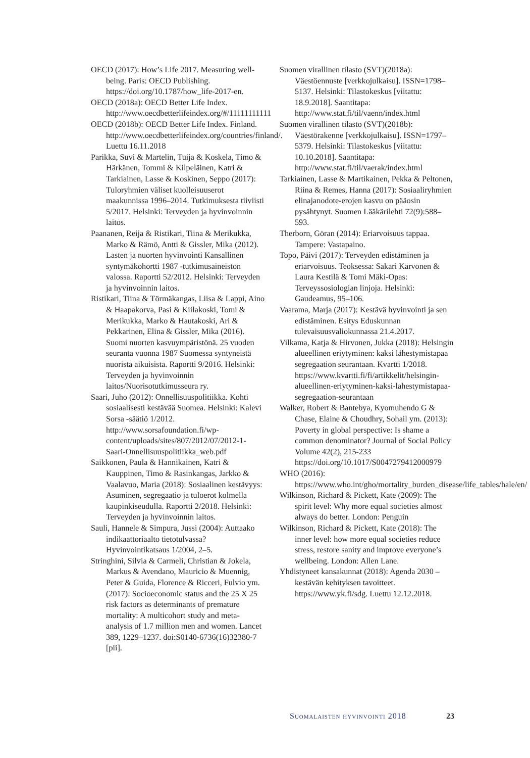OECD (2017): How’s Life 2017. Measuring well-being. Paris: OECD Publishing. https://doi.org/10.1787/how_life-2017-en.
OECD (2018a): OECD Better Life Index. http://www.oecdbetterlifeindex.org/#/11111111111
OECD (2018b): OECD Better Life Index. Finland. http://www.oecdbetterlifeindex.org/countries/finland/. Luettu 16.11.2018
Parikka, Suvi & Martelin, Tuija & Koskela, Timo & Härkänen, Tommi & Kilpeläinen, Katri & Tarkiainen, Lasse & Koskinen, Seppo (2017): Tuloryhmien väliset kuolleisuuserot maakunnissa 1996–2014. Tutkimuksesta tiiviisti 5/2017. Helsinki: Terveyden ja hyvinvoinnin laitos.
Paananen, Reija & Ristikari, Tiina & Merikukka, Marko & Rämö, Antti & Gissler, Mika (2012). Lasten ja nuorten hyvinvointi Kansallinen syntymäkohortti 1987 -tutkimusaineiston valossa. Raportti 52/2012. Helsinki: Terveyden ja hyvinvoinnin laitos.
Ristikari, Tiina & Törmäkangas, Liisa & Lappi, Aino & Haapakorva, Pasi & Kiilakoski, Tomi & Merikukka, Marko & Hautakoski, Ari & Pekkarinen, Elina & Gissler, Mika (2016). Suomi nuorten kasvuympäristönä. 25 vuoden seuranta vuonna 1987 Suomessa syntyneistä nuorista aikuisista. Raportti 9/2016. Helsinki: Terveyden ja hyvinvoinnin laitos/Nuorisotutkimusseura ry.
Saari, Juho (2012): Onnellisuuspolitiikka. Kohti sosiaalisesti kestävää Suomea. Helsinki: Kalevi Sorsa -säätiö 1/2012. http://www.sorsafoundation.fi/wp-content/uploads/sites/807/2012/07/2012-1-Saari-Onnellisuuspolitiikka_web.pdf
Saikkonen, Paula & Hannikainen, Katri & Kauppinen, Timo & Rasinkangas, Jarkko & Vaalavuo, Maria (2018): Sosiaalinen kestävyys: Asuminen, segregaatio ja tuloerot kolmella kaupinkiseudulla. Raportti 2/2018. Helsinki: Terveyden ja hyvinvoinnin laitos.
Sauli, Hannele & Simpura, Jussi (2004): Auttaako indikaattoriaalto tietotulvassa? Hyvinvointikatsaus 1/2004, 2–5.
Stringhini, Silvia & Carmeli, Christian & Jokela, Markus & Avendano, Mauricio & Muennig, Peter & Guida, Florence & Ricceri, Fulvio ym. (2017): Socioeconomic status and the 25 X 25 risk factors as determinants of premature mortality: A multicohort study and meta-analysis of 1.7 million men and women. Lancet 389, 1229–1237. doi:S0140-6736(16)32380-7 [pii].
Suomen virallinen tilasto (SVT)(2018a): Väestöennuste [verkkojulkaisu]. ISSN=1798–5137. Helsinki: Tilastokeskus [viitattu: 18.9.2018]. Saantitapa: http://www.stat.fi/til/vaenn/index.html
Suomen virallinen tilasto (SVT)(2018b): Väestörakenne [verkkojulkaisu]. ISSN=1797–5379. Helsinki: Tilastokeskus [viitattu: 10.10.2018]. Saantitapa: http://www.stat.fi/til/vaerak/index.html
Tarkiainen, Lasse & Martikainen, Pekka & Peltonen, Riina & Remes, Hanna (2017): Sosiaaliryhmien elinajanodote-erojen kasvu on pääosin pysähtynyt. Suomen Lääkärilehti 72(9):588–593.
Therborn, Göran (2014): Eriarvoisuus tappaa. Tampere: Vastapaino.
Topo, Päivi (2017): Terveyden edistäminen ja eriarvoisuus. Teoksessa: Sakari Karvonen & Laura Kestilä & Tomi Mäki-Opas: Terveyssosiologian linjoja. Helsinki: Gaudeamus, 95–106.
Vaarama, Marja (2017): Kestävä hyvinvointi ja sen edistäminen. Esitys Eduskunnan tulevaisuusvaliokunnassa 21.4.2017.
Vilkama, Katja & Hirvonen, Jukka (2018): Helsingin alueellinen eriytyminen: kaksi lähestymistapaa segregaation seurantaan. Kvartti 1/2018. https://www.kvartti.fi/fi/artikkelit/helsingin-alueellinen-eriytyminen-kaksi-lahestymistapaa-segregaation-seurantaan
Walker, Robert & Bantebya, Kyomuhendo G & Chase, Elaine & Choudhry, Sohail ym. (2013): Poverty in global perspective: Is shame a common denominator? Journal of Social Policy Volume 42(2), 215-233 https://doi.org/10.1017/S0047279412000979
WHO (2016): https://www.who.int/gho/mortality_burden_disease/life_tables/hale/en/
Wilkinson, Richard & Pickett, Kate (2009): The spirit level: Why more equal societies almost always do better. London: Penguin
Wilkinson, Richard & Pickett, Kate (2018): The inner level: how more equal societies reduce stress, restore sanity and improve everyone’s wellbeing. London: Allen Lane.
Yhdistyneet kansakunnat (2018): Agenda 2030 – kestävän kehityksen tavoitteet. https://www.yk.fi/sdg. Luettu 12.12.2018.
Suomalaisten hyvinvointi 2018 23